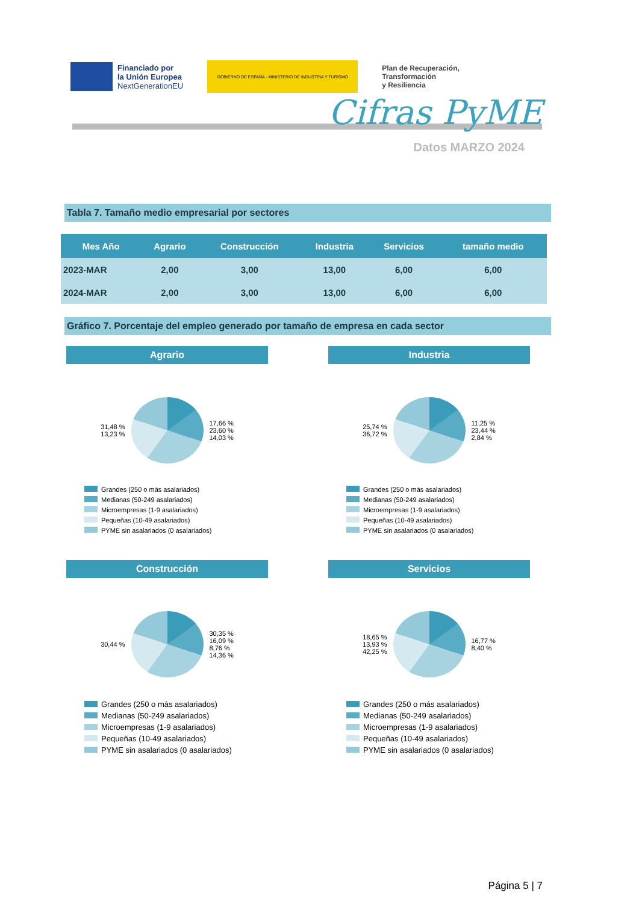Financiado por
la Unión Europea
NextGenerationEU
GOBIERNO DE ESPAÑA · MINISTERIO DE INDUSTRIA Y TURISMO
Plan de Recuperación,
Transformación
y Resiliencia
Cifras PyME
Datos MARZO 2024
Tabla 7. Tamaño medio empresarial por sectores
| Mes Año | Agrario | Construcción | Industria | Servicios | tamaño medio |
| --- | --- | --- | --- | --- | --- |
| 2023-MAR | 2,00 | 3,00 | 13,00 | 6,00 | 6,00 |
| 2024-MAR | 2,00 | 3,00 | 13,00 | 6,00 | 6,00 |
Gráfico 7. Porcentaje del empleo generado por tamaño de empresa en cada sector
Agrario
31,48 %
13,23 %
17,66 %
23,60 %
14,03 %
Grandes (250 o más asalariados)
Medianas (50-249 asalariados)
Microempresas (1-9 asalariados)
Pequeñas (10-49 asalariados)
PYME sin asalariados (0 asalariados)
Industria
25,74 %
36,72 %
11,25 %
23,44 %
2,84 %
Grandes (250 o más asalariados)
Medianas (50-249 asalariados)
Microempresas (1-9 asalariados)
Pequeñas (10-49 asalariados)
PYME sin asalariados (0 asalariados)
Construcción
30,44 %
30,35 %
16,09 %
8,76 %
14,36 %
Grandes (250 o más asalariados)
Medianas (50-249 asalariados)
Microempresas (1-9 asalariados)
Pequeñas (10-49 asalariados)
PYME sin asalariados (0 asalariados)
Servicios
18,65 %
13,93 %
42,25 %
16,77 %
8,40 %
Grandes (250 o más asalariados)
Medianas (50-249 asalariados)
Microempresas (1-9 asalariados)
Pequeñas (10-49 asalariados)
PYME sin asalariados (0 asalariados)
Página 5 | 7